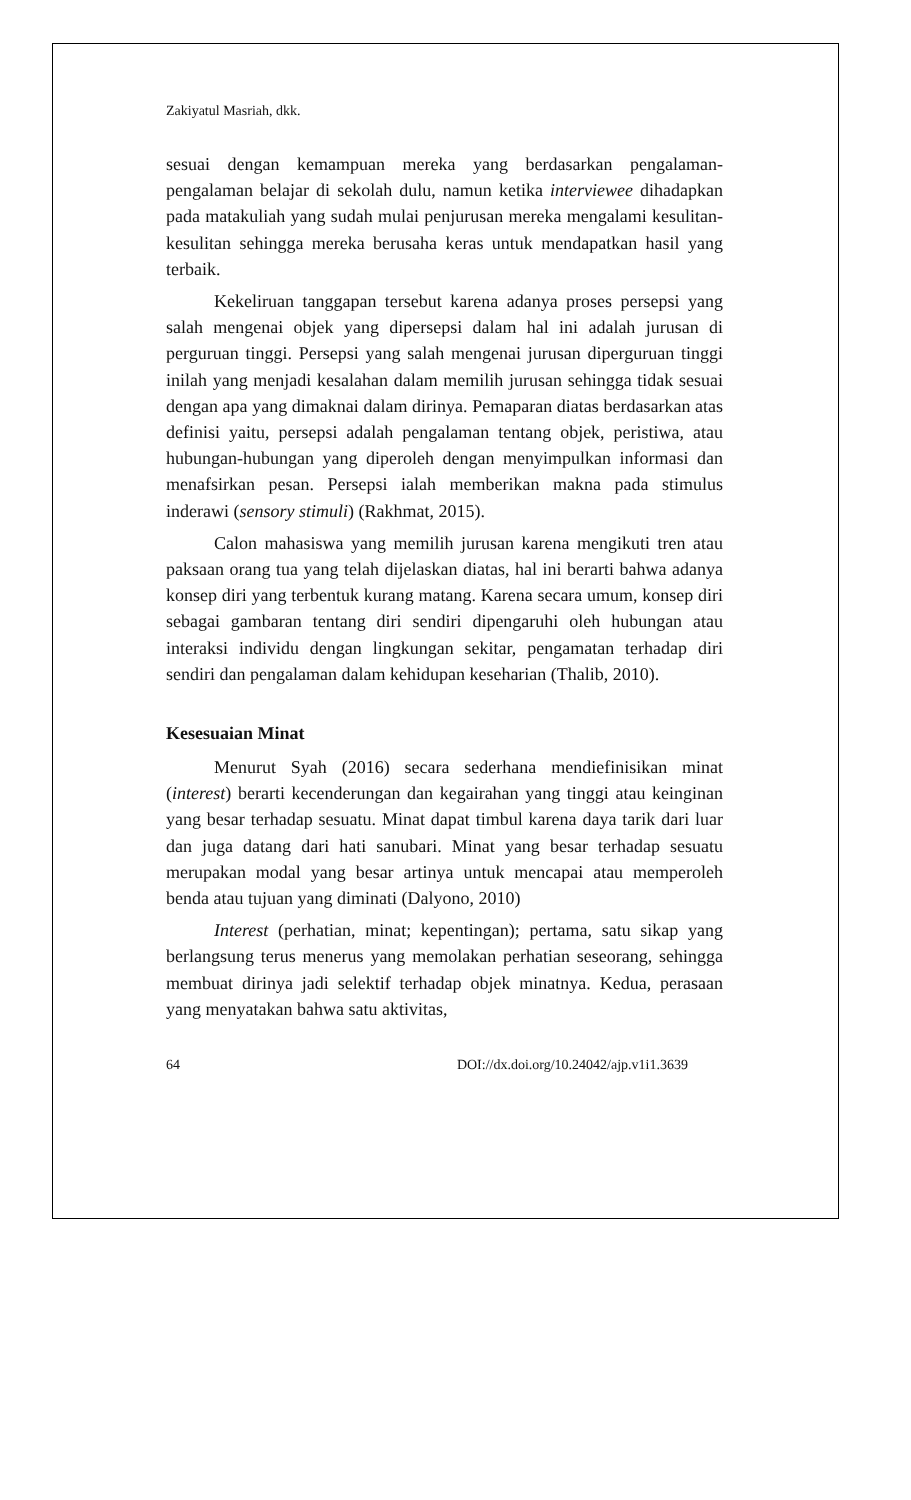Zakiyatul Masriah, dkk.
sesuai dengan kemampuan mereka yang berdasarkan pengalaman-pengalaman belajar di sekolah dulu, namun ketika interviewee dihadapkan pada matakuliah yang sudah mulai penjurusan mereka mengalami kesulitan-kesulitan sehingga mereka berusaha keras untuk mendapatkan hasil yang terbaik.
Kekeliruan tanggapan tersebut karena adanya proses persepsi yang salah mengenai objek yang dipersepsi dalam hal ini adalah jurusan di perguruan tinggi. Persepsi yang salah mengenai jurusan diperguruan tinggi inilah yang menjadi kesalahan dalam memilih jurusan sehingga tidak sesuai dengan apa yang dimaknai dalam dirinya. Pemaparan diatas berdasarkan atas definisi yaitu, persepsi adalah pengalaman tentang objek, peristiwa, atau hubungan-hubungan yang diperoleh dengan menyimpulkan informasi dan menafsirkan pesan. Persepsi ialah memberikan makna pada stimulus inderawi (sensory stimuli) (Rakhmat, 2015).
Calon mahasiswa yang memilih jurusan karena mengikuti tren atau paksaan orang tua yang telah dijelaskan diatas, hal ini berarti bahwa adanya konsep diri yang terbentuk kurang matang. Karena secara umum, konsep diri sebagai gambaran tentang diri sendiri dipengaruhi oleh hubungan atau interaksi individu dengan lingkungan sekitar, pengamatan terhadap diri sendiri dan pengalaman dalam kehidupan keseharian (Thalib, 2010).
Kesesuaian Minat
Menurut Syah (2016) secara sederhana mendiefinisikan minat (interest) berarti kecenderungan dan kegairahan yang tinggi atau keinginan yang besar terhadap sesuatu. Minat dapat timbul karena daya tarik dari luar dan juga datang dari hati sanubari. Minat yang besar terhadap sesuatu merupakan modal yang besar artinya untuk mencapai atau memperoleh benda atau tujuan yang diminati (Dalyono, 2010)
Interest (perhatian, minat; kepentingan); pertama, satu sikap yang berlangsung terus menerus yang memolakan perhatian seseorang, sehingga membuat dirinya jadi selektif terhadap objek minatnya. Kedua, perasaan yang menyatakan bahwa satu aktivitas,
64 DOI://dx.doi.org/10.24042/ajp.v1i1.3639